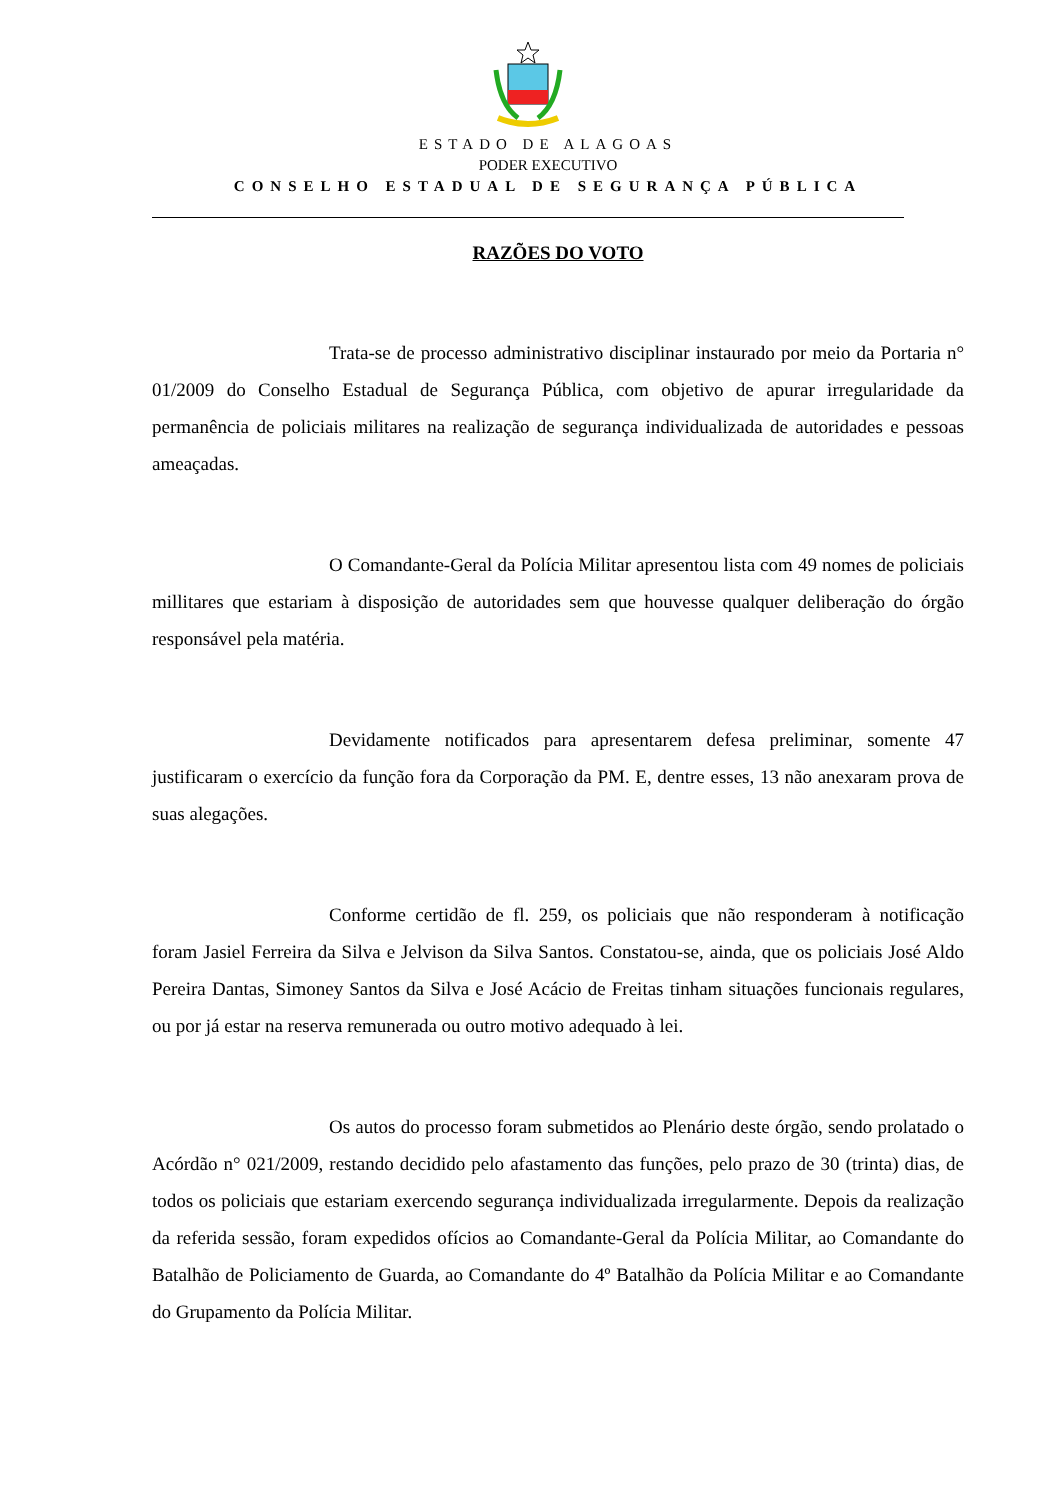ESTADO DE ALAGOAS
PODER EXECUTIVO
CONSELHO ESTADUAL DE SEGURANÇA PÚBLICA
RAZÕES DO VOTO
Trata-se de processo administrativo disciplinar instaurado por meio da Portaria n° 01/2009 do Conselho Estadual de Segurança Pública, com objetivo de apurar irregularidade da permanência de policiais militares na realização de segurança individualizada de autoridades e pessoas ameaçadas.
O Comandante-Geral da Polícia Militar apresentou lista com 49 nomes de policiais millitares que estariam à disposição de autoridades sem que houvesse qualquer deliberação do órgão responsável pela matéria.
Devidamente notificados para apresentarem defesa preliminar, somente 47 justificaram o exercício da função fora da Corporação da PM. E, dentre esses, 13 não anexaram prova de suas alegações.
Conforme certidão de fl. 259, os policiais que não responderam à notificação foram Jasiel Ferreira da Silva e Jelvison da Silva Santos. Constatou-se, ainda, que os policiais José Aldo Pereira Dantas, Simoney Santos da Silva e José Acácio de Freitas tinham situações funcionais regulares, ou por já estar na reserva remunerada ou outro motivo adequado à lei.
Os autos do processo foram submetidos ao Plenário deste órgão, sendo prolatado o Acórdão n° 021/2009, restando decidido pelo afastamento das funções, pelo prazo de 30 (trinta) dias, de todos os policiais que estariam exercendo segurança individualizada irregularmente. Depois da realização da referida sessão, foram expedidos ofícios ao Comandante-Geral da Polícia Militar, ao Comandante do Batalhão de Policiamento de Guarda, ao Comandante do 4º Batalhão da Polícia Militar e ao Comandante do Grupamento da Polícia Militar.